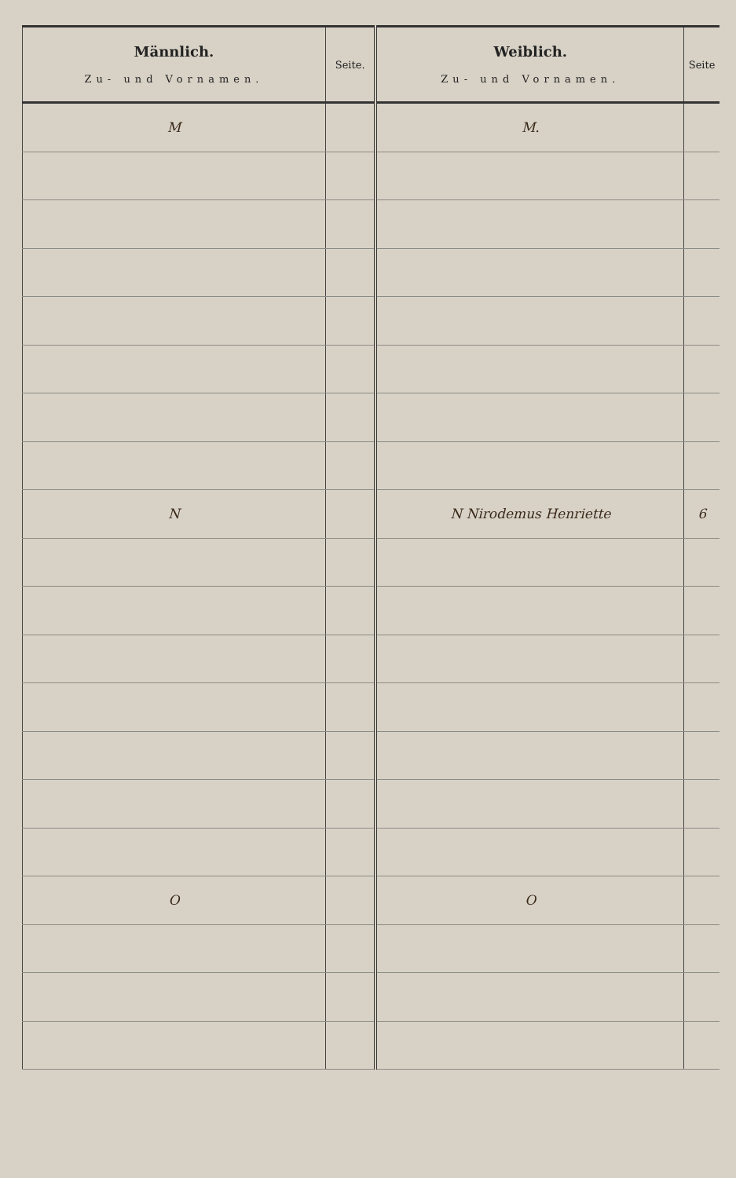| Männlich. Zu- und Vornamen. | Seite. | Weiblich. Zu- und Vornamen. | Seite |
| --- | --- | --- | --- |
| M | | M. | |
| N | | N Nirodemus Henriette | 6 |
| O | | O | |